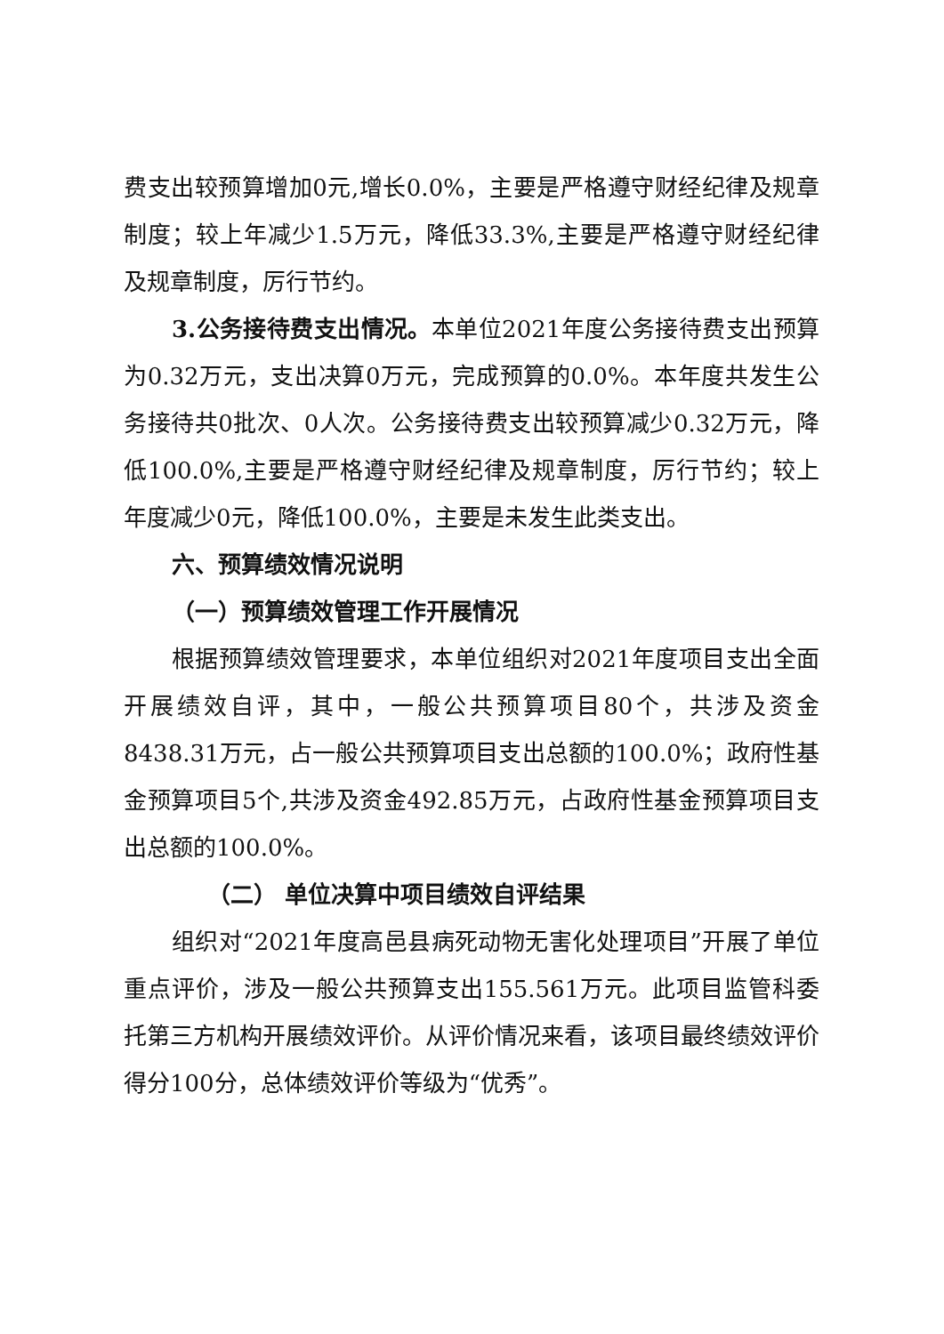费支出较预算增加0元,增长0.0%，主要是严格遵守财经纪律及规章制度；较上年减少1.5万元，降低33.3%,主要是严格遵守财经纪律及规章制度，厉行节约。
3.公务接待费支出情况。本单位2021年度公务接待费支出预算为0.32万元，支出决算0万元，完成预算的0.0%。本年度共发生公务接待共0批次、0人次。公务接待费支出较预算减少0.32万元，降低100.0%,主要是严格遵守财经纪律及规章制度，厉行节约；较上年度减少0元，降低100.0%，主要是未发生此类支出。
六、预算绩效情况说明
（一）预算绩效管理工作开展情况
根据预算绩效管理要求，本单位组织对2021年度项目支出全面开展绩效自评，其中，一般公共预算项目80个，共涉及资金8438.31万元，占一般公共预算项目支出总额的100.0%；政府性基金预算项目5个,共涉及资金492.85万元，占政府性基金预算项目支出总额的100.0%。
（二） 单位决算中项目绩效自评结果
组织对“2021年度高邑县病死动物无害化处理项目”开展了单位重点评价，涉及一般公共预算支出155.561万元。此项目监管科委托第三方机构开展绩效评价。从评价情况来看，该项目最终绩效评价得分100分，总体绩效评价等级为“优秀”。